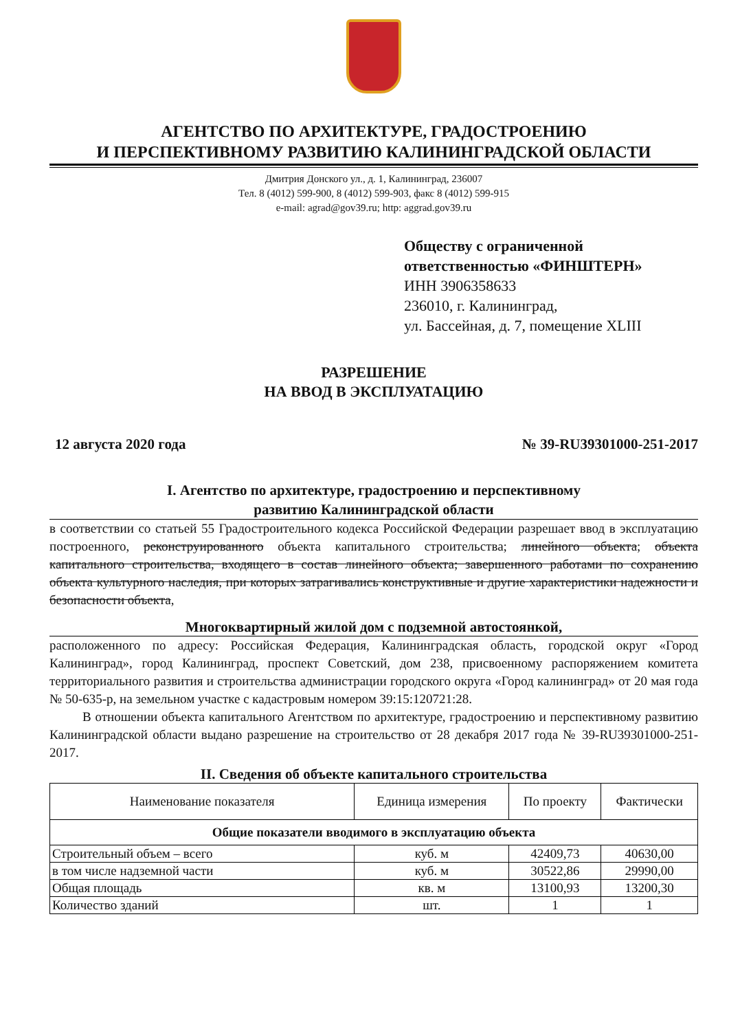АГЕНТСТВО ПО АРХИТЕКТУРЕ, ГРАДОСТРОЕНИЮ
И ПЕРСПЕКТИВНОМУ РАЗВИТИЮ КАЛИНИНГРАДСКОЙ ОБЛАСТИ
Дмитрия Донского ул., д. 1, Калининград, 236007
Тел. 8 (4012) 599-900, 8 (4012) 599-903, факс 8 (4012) 599-915
e-mail: agrad@gov39.ru; http: aggrad.gov39.ru
Обществу с ограниченной
ответственностью «ФИНШТЕРН»
ИНН 3906358633
236010, г. Калининград,
ул. Бассейная, д. 7, помещение XLIII
РАЗРЕШЕНИЕ
НА ВВОД В ЭКСПЛУАТАЦИЮ
12 августа 2020 года № 39-RU39301000-251-2017
I. Агентство по архитектуре, градостроению и перспективному
развитию Калининградской области
в соответствии со статьей 55 Градостроительного кодекса Российской Федерации разрешает ввод в эксплуатацию построенного, реконструированного объекта капитального строительства; линейного объекта; объекта капитального строительства, входящего в состав линейного объекта; завершенного работами по сохранению объекта культурного наследия, при которых затрагивались конструктивные и другие характеристики надежности и безопасности объекта,
Многоквартирный жилой дом с подземной автостоянкой,
расположенного по адресу: Российская Федерация, Калининградская область, городской округ «Город Калининград», город Калининград, проспект Советский, дом 238, присвоенному распоряжением комитета территориального развития и строительства администрации городского округа «Город калининград» от 20 мая года № 50-635-р, на земельном участке с кадастровым номером 39:15:120721:28.
В отношении объекта капитального Агентством по архитектуре, градостроению и перспективному развитию Калининградской области выдано разрешение на строительство от 28 декабря 2017 года № 39-RU39301000-251-2017.
II. Сведения об объекте капитального строительства
| Наименование показателя | Единица измерения | По проекту | Фактически |
| --- | --- | --- | --- |
| Общие показатели вводимого в эксплуатацию объекта | | | |
| Строительный объем – всего | куб. м | 42409,73 | 40630,00 |
| в том числе надземной части | куб. м | 30522,86 | 29990,00 |
| Общая площадь | кв. м | 13100,93 | 13200,30 |
| Количество зданий | шт. | 1 | 1 |